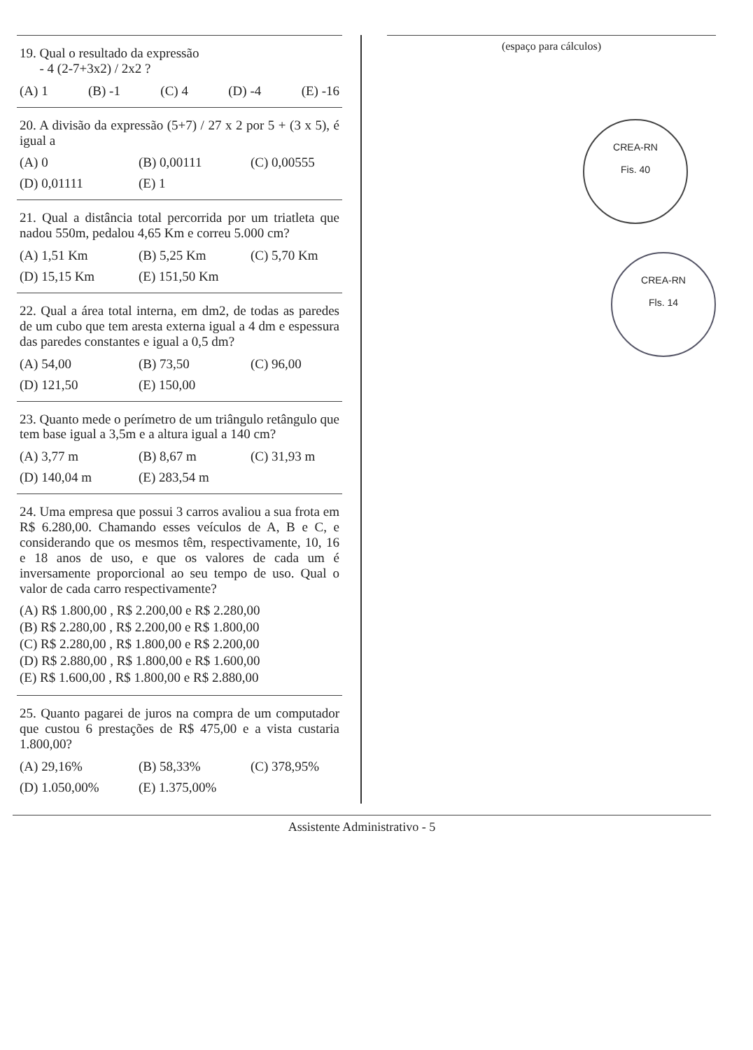19. Qual o resultado da expressão
- 4 (2-7+3x2) / 2x2 ?
(A) 1 (B) -1 (C) 4 (D) -4 (E) -16
20. A divisão da expressão (5+7) / 27 x 2 por 5 + (3 x 5), é igual a
(A) 0 (B) 0,00111 (C) 0,00555 (D) 0,01111 (E) 1
21. Qual a distância total percorrida por um triatleta que nadou 550m, pedalou 4,65 Km e correu 5.000 cm?
(A) 1,51 Km (B) 5,25 Km (C) 5,70 Km (D) 15,15 Km (E) 151,50 Km
22. Qual a área total interna, em dm2, de todas as paredes de um cubo que tem aresta externa igual a 4 dm e espessura das paredes constantes e igual a 0,5 dm?
(A) 54,00 (B) 73,50 (C) 96,00 (D) 121,50 (E) 150,00
23. Quanto mede o perímetro de um triângulo retângulo que tem base igual a 3,5m e a altura igual a 140 cm?
(A) 3,77 m (B) 8,67 m (C) 31,93 m (D) 140,04 m (E) 283,54 m
24. Uma empresa que possui 3 carros avaliou a sua frota em R$ 6.280,00. Chamando esses veículos de A, B e C, e considerando que os mesmos têm, respectivamente, 10, 16 e 18 anos de uso, e que os valores de cada um é inversamente proporcional ao seu tempo de uso. Qual o valor de cada carro respectivamente?
(A) R$ 1.800,00 , R$ 2.200,00 e R$ 2.280,00
(B) R$ 2.280,00 , R$ 2.200,00 e R$ 1.800,00
(C) R$ 2.280,00 , R$ 1.800,00 e R$ 2.200,00
(D) R$ 2.880,00 , R$ 1.800,00 e R$ 1.600,00
(E) R$ 1.600,00 , R$ 1.800,00 e R$ 2.880,00
25. Quanto pagarei de juros na compra de um computador que custou 6 prestações de R$ 475,00 e a vista custaria 1.800,00?
(A) 29,16% (B) 58,33% (C) 378,95% (D) 1.050,00% (E) 1.375,00%
(espaço para cálculos)
CREA-RN
Fis. 40
CREA-RN
Fls. 14
Assistente Administrativo - 5